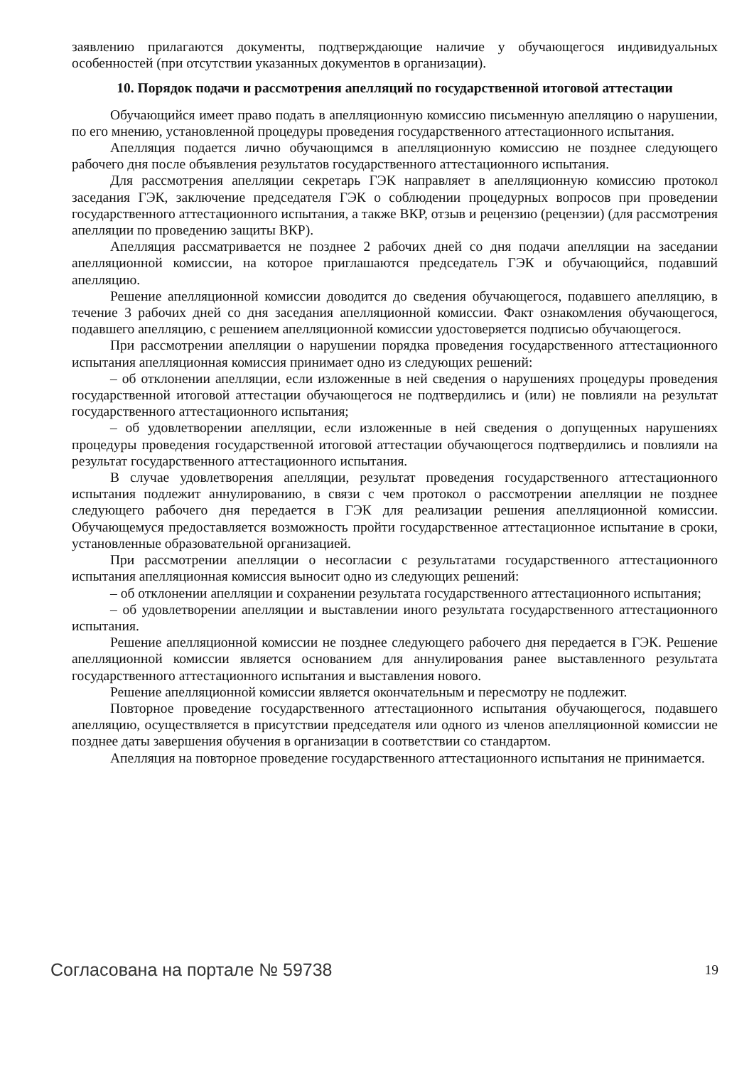заявлению прилагаются документы, подтверждающие наличие у обучающегося индивидуальных особенностей (при отсутствии указанных документов в организации).
10. Порядок подачи и рассмотрения апелляций по государственной итоговой аттестации
Обучающийся имеет право подать в апелляционную комиссию письменную апелляцию о нарушении, по его мнению, установленной процедуры проведения государственного аттестационного испытания.
Апелляция подается лично обучающимся в апелляционную комиссию не позднее следующего рабочего дня после объявления результатов государственного аттестационного испытания.
Для рассмотрения апелляции секретарь ГЭК направляет в апелляционную комиссию протокол заседания ГЭК, заключение председателя ГЭК о соблюдении процедурных вопросов при проведении государственного аттестационного испытания, а также ВКР, отзыв и рецензию (рецензии) (для рассмотрения апелляции по проведению защиты ВКР).
Апелляция рассматривается не позднее 2 рабочих дней со дня подачи апелляции на заседании апелляционной комиссии, на которое приглашаются председатель ГЭК и обучающийся, подавший апелляцию.
Решение апелляционной комиссии доводится до сведения обучающегося, подавшего апелляцию, в течение 3 рабочих дней со дня заседания апелляционной комиссии. Факт ознакомления обучающегося, подавшего апелляцию, с решением апелляционной комиссии удостоверяется подписью обучающегося.
При рассмотрении апелляции о нарушении порядка проведения государственного аттестационного испытания апелляционная комиссия принимает одно из следующих решений:
– об отклонении апелляции, если изложенные в ней сведения о нарушениях процедуры проведения государственной итоговой аттестации обучающегося не подтвердились и (или) не повлияли на результат государственного аттестационного испытания;
– об удовлетворении апелляции, если изложенные в ней сведения о допущенных нарушениях процедуры проведения государственной итоговой аттестации обучающегося подтвердились и повлияли на результат государственного аттестационного испытания.
В случае удовлетворения апелляции, результат проведения государственного аттестационного испытания подлежит аннулированию, в связи с чем протокол о рассмотрении апелляции не позднее следующего рабочего дня передается в ГЭК для реализации решения апелляционной комиссии. Обучающемуся предоставляется возможность пройти государственное аттестационное испытание в сроки, установленные образовательной организацией.
При рассмотрении апелляции о несогласии с результатами государственного аттестационного испытания апелляционная комиссия выносит одно из следующих решений:
– об отклонении апелляции и сохранении результата государственного аттестационного испытания;
– об удовлетворении апелляции и выставлении иного результата государственного аттестационного испытания.
Решение апелляционной комиссии не позднее следующего рабочего дня передается в ГЭК. Решение апелляционной комиссии является основанием для аннулирования ранее выставленного результата государственного аттестационного испытания и выставления нового.
Решение апелляционной комиссии является окончательным и пересмотру не подлежит.
Повторное проведение государственного аттестационного испытания обучающегося, подавшего апелляцию, осуществляется в присутствии председателя или одного из членов апелляционной комиссии не позднее даты завершения обучения в организации в соответствии со стандартом.
Апелляция на повторное проведение государственного аттестационного испытания не принимается.
Согласована на портале № 59738 19